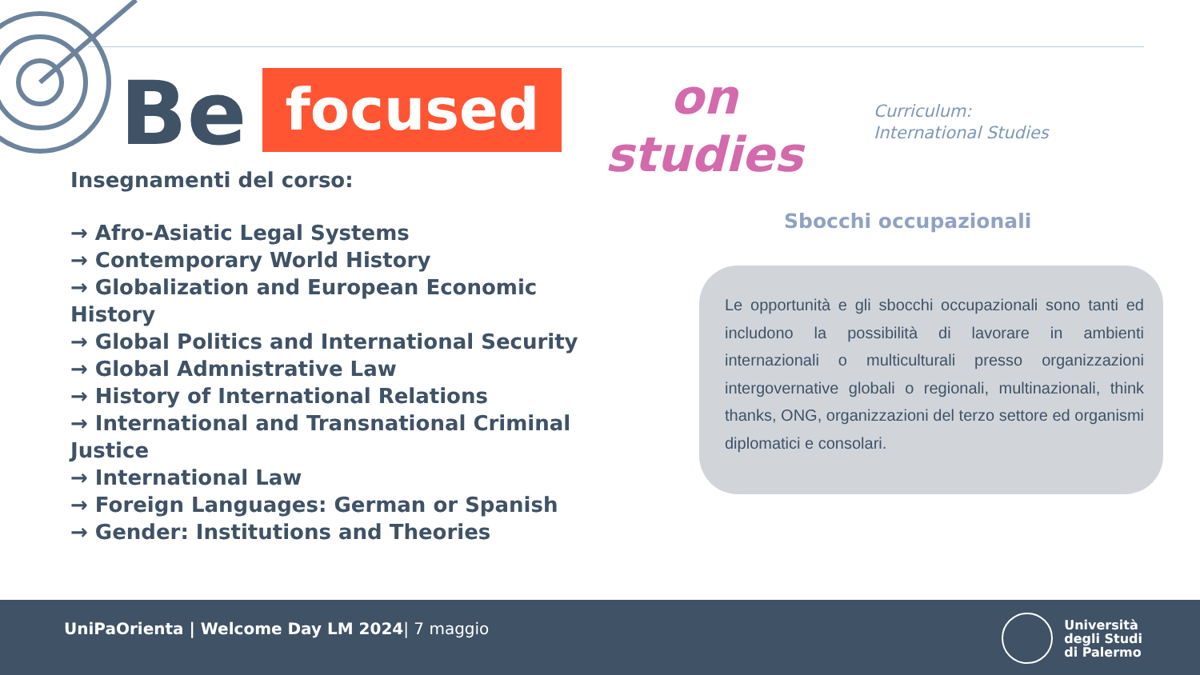Be
focused
on
studies
Curriculum:
International Studies
Insegnamenti del corso:
→ Afro-Asiatic Legal Systems
→ Contemporary World History
→ Globalization and European Economic History
→ Global Politics and International Security
→ Global Admnistrative Law
→ History of International Relations
→ International and Transnational Criminal Justice
→ International Law
→ Foreign Languages: German or Spanish
→ Gender: Institutions and Theories
Sbocchi occupazionali
Le opportunità e gli sbocchi occupazionali sono tanti ed includono la possibilità di lavorare in ambienti internazionali o multiculturali presso organizzazioni intergovernative globali o regionali, multinazionali, think thanks, ONG, organizzazioni del terzo settore ed organismi diplomatici e consolari.
UniPaOrienta | Welcome Day LM 2024| 7 maggio
Università
degli Studi
di Palermo